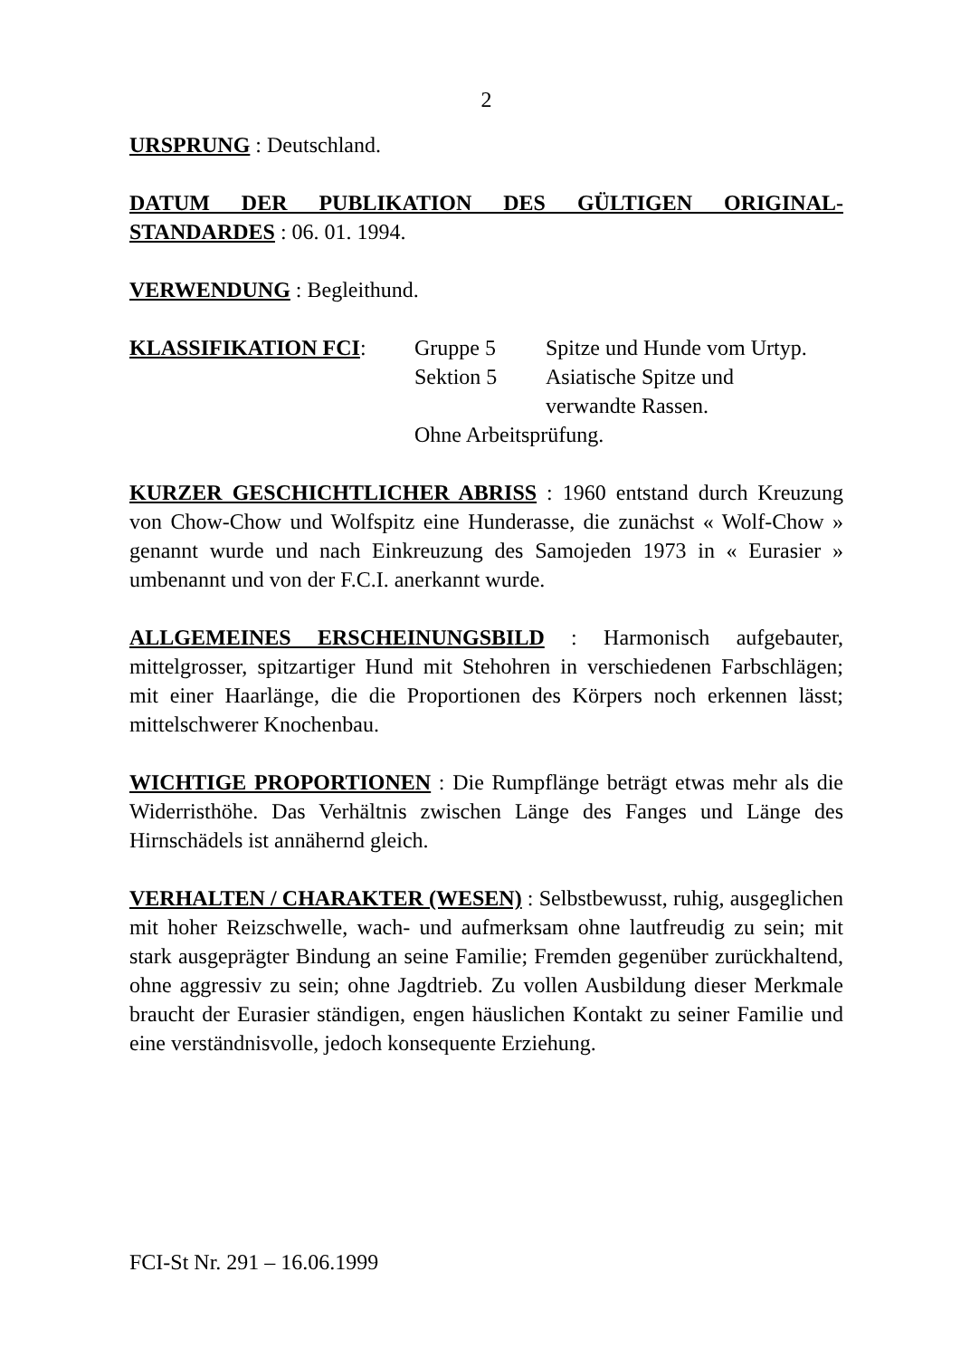2
URSPRUNG : Deutschland.
DATUM DER PUBLIKATION DES GÜLTIGEN ORIGINAL-STANDARDES : 06. 01. 1994.
VERWENDUNG : Begleithund.
KLASSIFIKATION FCI:
Gruppe 5
Spitze und Hunde vom Urtyp.
Sektion 5
Asiatische Spitze und
verwandte Rassen.
Ohne Arbeitsprüfung.
KURZER GESCHICHTLICHER ABRISS : 1960 entstand durch Kreuzung von Chow-Chow und Wolfspitz eine Hunderasse, die zunächst « Wolf-Chow » genannt wurde und nach Einkreuzung des Samojeden 1973 in « Eurasier » umbenannt und von der F.C.I. anerkannt wurde.
ALLGEMEINES ERSCHEINUNGSBILD : Harmonisch aufgebauter, mittelgrosser, spitzartiger Hund mit Stehohren in verschiedenen Farbschlägen; mit einer Haarlänge, die die Proportionen des Körpers noch erkennen lässt; mittelschwerer Knochenbau.
WICHTIGE PROPORTIONEN : Die Rumpflänge beträgt etwas mehr als die Widerristhöhe. Das Verhältnis zwischen Länge des Fanges und Länge des Hirnschädels ist annähernd gleich.
VERHALTEN / CHARAKTER (WESEN) : Selbstbewusst, ruhig, ausgeglichen mit hoher Reizschwelle, wach- und aufmerksam ohne lautfreudig zu sein; mit stark ausgeprägter Bindung an seine Familie; Fremden gegenüber zurückhaltend, ohne aggressiv zu sein; ohne Jagdtrieb. Zu vollen Ausbildung dieser Merkmale braucht der Eurasier ständigen, engen häuslichen Kontakt zu seiner Familie und eine verständnisvolle, jedoch konsequente Erziehung.
FCI-St Nr. 291 – 16.06.1999